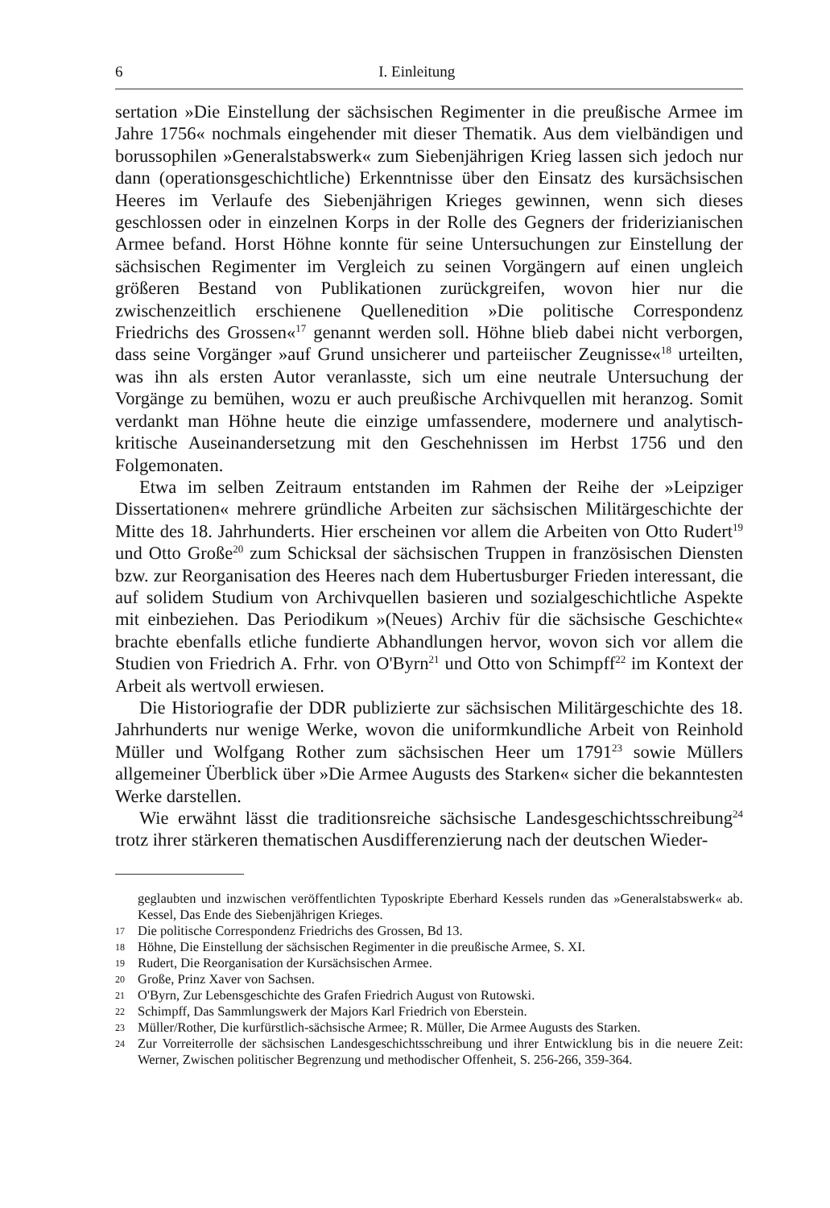6 I. Einleitung
sertation »Die Einstellung der sächsischen Regimenter in die preußische Armee im Jahre 1756« nochmals eingehender mit dieser Thematik. Aus dem vielbändigen und borussophilen »Generalstabswerk« zum Siebenjährigen Krieg lassen sich jedoch nur dann (operationsgeschichtliche) Erkenntnisse über den Einsatz des kursächsischen Heeres im Verlaufe des Siebenjährigen Krieges gewinnen, wenn sich dieses geschlossen oder in einzelnen Korps in der Rolle des Gegners der friderizianischen Armee befand. Horst Höhne konnte für seine Untersuchungen zur Einstellung der sächsischen Regimenter im Vergleich zu seinen Vorgängern auf einen ungleich größeren Bestand von Publikationen zurückgreifen, wovon hier nur die zwischenzeitlich erschienene Quellenedition »Die politische Correspondenz Friedrichs des Grossen«<sup>17</sup> genannt werden soll. Höhne blieb dabei nicht verborgen, dass seine Vorgänger »auf Grund unsicherer und parteiischer Zeugnisse«<sup>18</sup> urteilten, was ihn als ersten Autor veranlasste, sich um eine neutrale Untersuchung der Vorgänge zu bemühen, wozu er auch preußische Archivquellen mit heranzog. Somit verdankt man Höhne heute die einzige umfassendere, modernere und analytisch-kritische Auseinandersetzung mit den Geschehnissen im Herbst 1756 und den Folgemonaten.
Etwa im selben Zeitraum entstanden im Rahmen der Reihe der »Leipziger Dissertationen« mehrere gründliche Arbeiten zur sächsischen Militärgeschichte der Mitte des 18. Jahrhunderts. Hier erscheinen vor allem die Arbeiten von Otto Rudert<sup>19</sup> und Otto Große<sup>20</sup> zum Schicksal der sächsischen Truppen in französischen Diensten bzw. zur Reorganisation des Heeres nach dem Hubertusburger Frieden interessant, die auf solidem Studium von Archivquellen basieren und sozialgeschichtliche Aspekte mit einbeziehen. Das Periodikum »(Neues) Archiv für die sächsische Geschichte« brachte ebenfalls etliche fundierte Abhandlungen hervor, wovon sich vor allem die Studien von Friedrich A. Frhr. von O'Byrn<sup>21</sup> und Otto von Schimpff<sup>22</sup> im Kontext der Arbeit als wertvoll erwiesen.
Die Historiografie der DDR publizierte zur sächsischen Militärgeschichte des 18. Jahrhunderts nur wenige Werke, wovon die uniformkundliche Arbeit von Reinhold Müller und Wolfgang Rother zum sächsischen Heer um 1791<sup>23</sup> sowie Müllers allgemeiner Überblick über »Die Armee Augusts des Starken« sicher die bekanntesten Werke darstellen.
Wie erwähnt lässt die traditionsreiche sächsische Landesgeschichtsschreibung<sup>24</sup> trotz ihrer stärkeren thematischen Ausdifferenzierung nach der deutschen Wieder-
geglaubten und inzwischen veröffentlichten Typoskripte Eberhard Kessels runden das »Generalstabswerk« ab. Kessel, Das Ende des Siebenjährigen Krieges.
17 Die politische Correspondenz Friedrichs des Grossen, Bd 13.
18 Höhne, Die Einstellung der sächsischen Regimenter in die preußische Armee, S. XI.
19 Rudert, Die Reorganisation der Kursächsischen Armee.
20 Große, Prinz Xaver von Sachsen.
21 O'Byrn, Zur Lebensgeschichte des Grafen Friedrich August von Rutowski.
22 Schimpff, Das Sammlungswerk der Majors Karl Friedrich von Eberstein.
23 Müller/Rother, Die kurfürstlich-sächsische Armee; R. Müller, Die Armee Augusts des Starken.
24 Zur Vorreiterrolle der sächsischen Landesgeschichtsschreibung und ihrer Entwicklung bis in die neuere Zeit: Werner, Zwischen politischer Begrenzung und methodischer Offenheit, S. 256-266, 359-364.